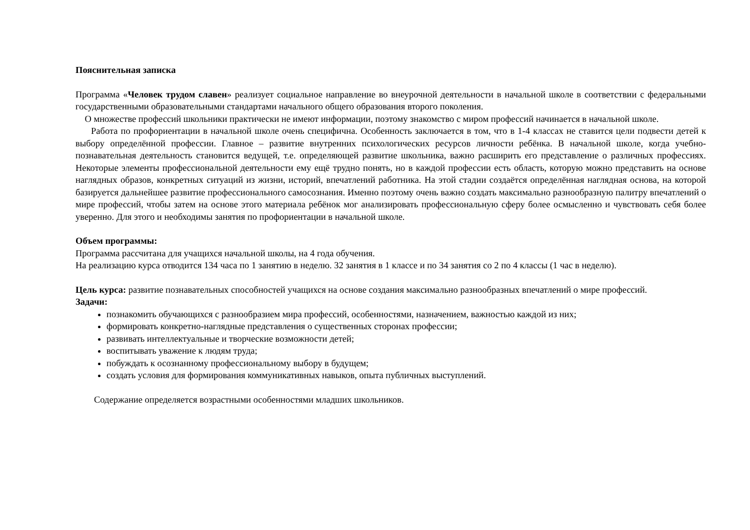Пояснительная записка
Программа «Человек трудом славен» реализует социальное направление во внеурочной деятельности в начальной школе в соответствии с федеральными государственными образовательными стандартами начального общего образования второго поколения.
О множестве профессий школьники практически не имеют информации, поэтому знакомство с миром профессий начинается в начальной школе.
Работа по профориентации в начальной школе очень специфична. Особенность заключается в том, что в 1-4 классах не ставится цели подвести детей к выбору определённой профессии. Главное – развитие внутренних психологических ресурсов личности ребёнка. В начальной школе, когда учебно-познавательная деятельность становится ведущей, т.е. определяющей развитие школьника, важно расширить его представление о различных профессиях. Некоторые элементы профессиональной деятельности ему ещё трудно понять, но в каждой профессии есть область, которую можно представить на основе наглядных образов, конкретных ситуаций из жизни, историй, впечатлений работника. На этой стадии создаётся определённая наглядная основа, на которой базируется дальнейшее развитие профессионального самосознания. Именно поэтому очень важно создать максимально разнообразную палитру впечатлений о мире профессий, чтобы затем на основе этого материала ребёнок мог анализировать профессиональную сферу более осмысленно и чувствовать себя более уверенно. Для этого и необходимы занятия по профориентации в начальной школе.
Объем программы:
Программа рассчитана для учащихся начальной школы, на 4 года обучения.
На реализацию курса отводится 134 часа по 1 занятию в неделю. 32 занятия в 1 классе и по 34 занятия со 2 по 4 классы (1 час в неделю).
Цель курса: развитие познавательных способностей учащихся на основе создания максимально разнообразных впечатлений о мире профессий.
Задачи:
познакомить обучающихся с разнообразием мира профессий, особенностями, назначением, важностью каждой из них;
формировать конкретно-наглядные представления о существенных сторонах профессии;
развивать интеллектуальные и творческие возможности детей;
воспитывать уважение к людям труда;
побуждать к осознанному профессиональному выбору в будущем;
создать условия для формирования коммуникативных навыков, опыта публичных выступлений.
Содержание определяется возрастными особенностями младших школьников.